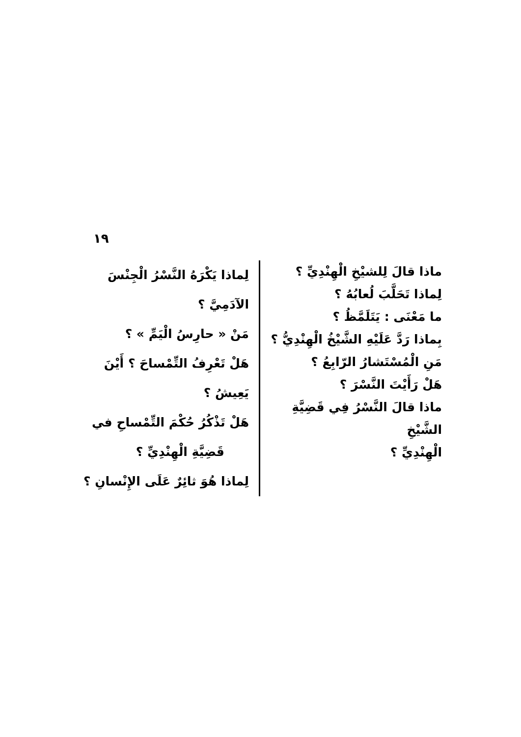١٩
ماذا قالَ لِلشيْخِ الْهِنْدِيِّ ؟
لِماذا تَحَلَّبَ لُعابُهُ ؟
ما مَعْنَى : يَتَلَمَّظُ ؟
بِماذا رَدَّ عَلَيْهِ الشَّيْخُ الْهِنْدِيُّ ؟
مَنِ الْمُسْتَشارُ الرّابِعُ ؟
هَلْ رَأَيْتَ النَّسْرَ ؟
ماذا قالَ النَّسْرُ فِي قَضِيَّةِ الشَّيْخِ
الْهِنْدِيِّ ؟
لِماذا يَكْرَهُ النَّسْرُ الْجِنْسَ الآدَمِيَّ ؟
مَنْ « حارِسُ الْيَمِّ » ؟
هَلْ تَعْرِفُ التِّمْساحَ ؟ أَيْنَ يَعِيشُ ؟
هَلْ تَذْكُرُ حُكْمَ التِّمْساحِ في
قَضِيَّةِ الْهِنْدِيِّ ؟
لِماذا هُوَ ثائِرٌ عَلَى الإِنْسانِ ؟